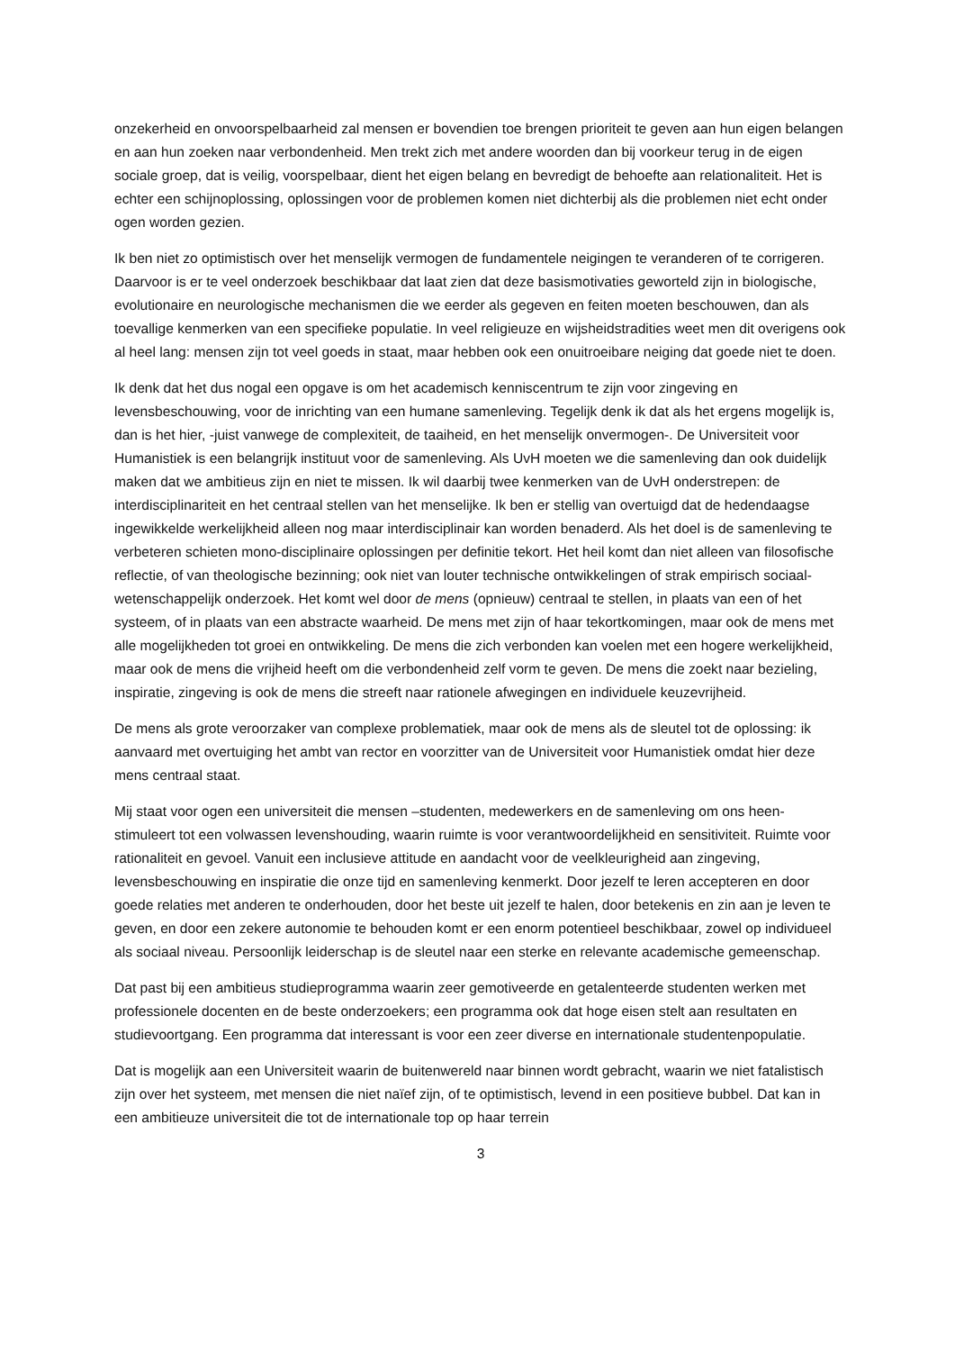onzekerheid en onvoorspelbaarheid zal mensen er bovendien toe brengen prioriteit te geven aan hun eigen belangen en aan hun zoeken naar verbondenheid. Men trekt zich met andere woorden dan bij voorkeur terug in de eigen sociale groep, dat is veilig, voorspelbaar, dient het eigen belang en bevredigt de behoefte aan relationaliteit. Het is echter een schijnoplossing, oplossingen voor de problemen komen niet dichterbij als die problemen niet echt onder ogen worden gezien.
Ik ben niet zo optimistisch over het menselijk vermogen de fundamentele neigingen te veranderen of te corrigeren. Daarvoor is er te veel onderzoek beschikbaar dat laat zien dat deze basismotivaties geworteld zijn in biologische, evolutionaire en neurologische mechanismen die we eerder als gegeven en feiten moeten beschouwen, dan als toevallige kenmerken van een specifieke populatie. In veel religieuze en wijsheidstradities weet men dit overigens ook al heel lang: mensen zijn tot veel goeds in staat, maar hebben ook een onuitroeibare neiging dat goede niet te doen.
Ik denk dat het dus nogal een opgave is om het academisch kenniscentrum te zijn voor zingeving en levensbeschouwing, voor de inrichting van een humane samenleving. Tegelijk denk ik dat als het ergens mogelijk is, dan is het hier, -juist vanwege de complexiteit, de taaiheid, en het menselijk onvermogen-. De Universiteit voor Humanistiek is een belangrijk instituut voor de samenleving. Als UvH moeten we die samenleving dan ook duidelijk maken dat we ambitieus zijn en niet te missen. Ik wil daarbij twee kenmerken van de UvH onderstrepen: de interdisciplinariteit en het centraal stellen van het menselijke. Ik ben er stellig van overtuigd dat de hedendaagse ingewikkelde werkelijkheid alleen nog maar interdisciplinair kan worden benaderd. Als het doel is de samenleving te verbeteren schieten mono-disciplinaire oplossingen per definitie tekort. Het heil komt dan niet alleen van filosofische reflectie, of van theologische bezinning; ook niet van louter technische ontwikkelingen of strak empirisch sociaal-wetenschappelijk onderzoek. Het komt wel door de mens (opnieuw) centraal te stellen, in plaats van een of het systeem, of in plaats van een abstracte waarheid. De mens met zijn of haar tekortkomingen, maar ook de mens met alle mogelijkheden tot groei en ontwikkeling. De mens die zich verbonden kan voelen met een hogere werkelijkheid, maar ook de mens die vrijheid heeft om die verbondenheid zelf vorm te geven. De mens die zoekt naar bezieling, inspiratie, zingeving is ook de mens die streeft naar rationele afwegingen en individuele keuzevrijheid.
De mens als grote veroorzaker van complexe problematiek, maar ook de mens als de sleutel tot de oplossing: ik aanvaard met overtuiging het ambt van rector en voorzitter van de Universiteit voor Humanistiek omdat hier deze mens centraal staat.
Mij staat voor ogen een universiteit die mensen –studenten, medewerkers en de samenleving om ons heen- stimuleert tot een volwassen levenshouding, waarin ruimte is voor verantwoordelijkheid en sensitiviteit. Ruimte voor rationaliteit en gevoel. Vanuit een inclusieve attitude en aandacht voor de veelkleurigheid aan zingeving, levensbeschouwing en inspiratie die onze tijd en samenleving kenmerkt. Door jezelf te leren accepteren en door goede relaties met anderen te onderhouden, door het beste uit jezelf te halen, door betekenis en zin aan je leven te geven, en door een zekere autonomie te behouden komt er een enorm potentieel beschikbaar, zowel op individueel als sociaal niveau. Persoonlijk leiderschap is de sleutel naar een sterke en relevante academische gemeenschap.
Dat past bij een ambitieus studieprogramma waarin zeer gemotiveerde en getalenteerde studenten werken met professionele docenten en de beste onderzoekers; een programma ook dat hoge eisen stelt aan resultaten en studievoortgang. Een programma dat interessant is voor een zeer diverse en internationale studentenpopulatie.
Dat is mogelijk aan een Universiteit waarin de buitenwereld naar binnen wordt gebracht, waarin we niet fatalistisch zijn over het systeem, met mensen die niet naïef zijn, of te optimistisch, levend in een positieve bubbel. Dat kan in een ambitieuze universiteit die tot de internationale top op haar terrein
3